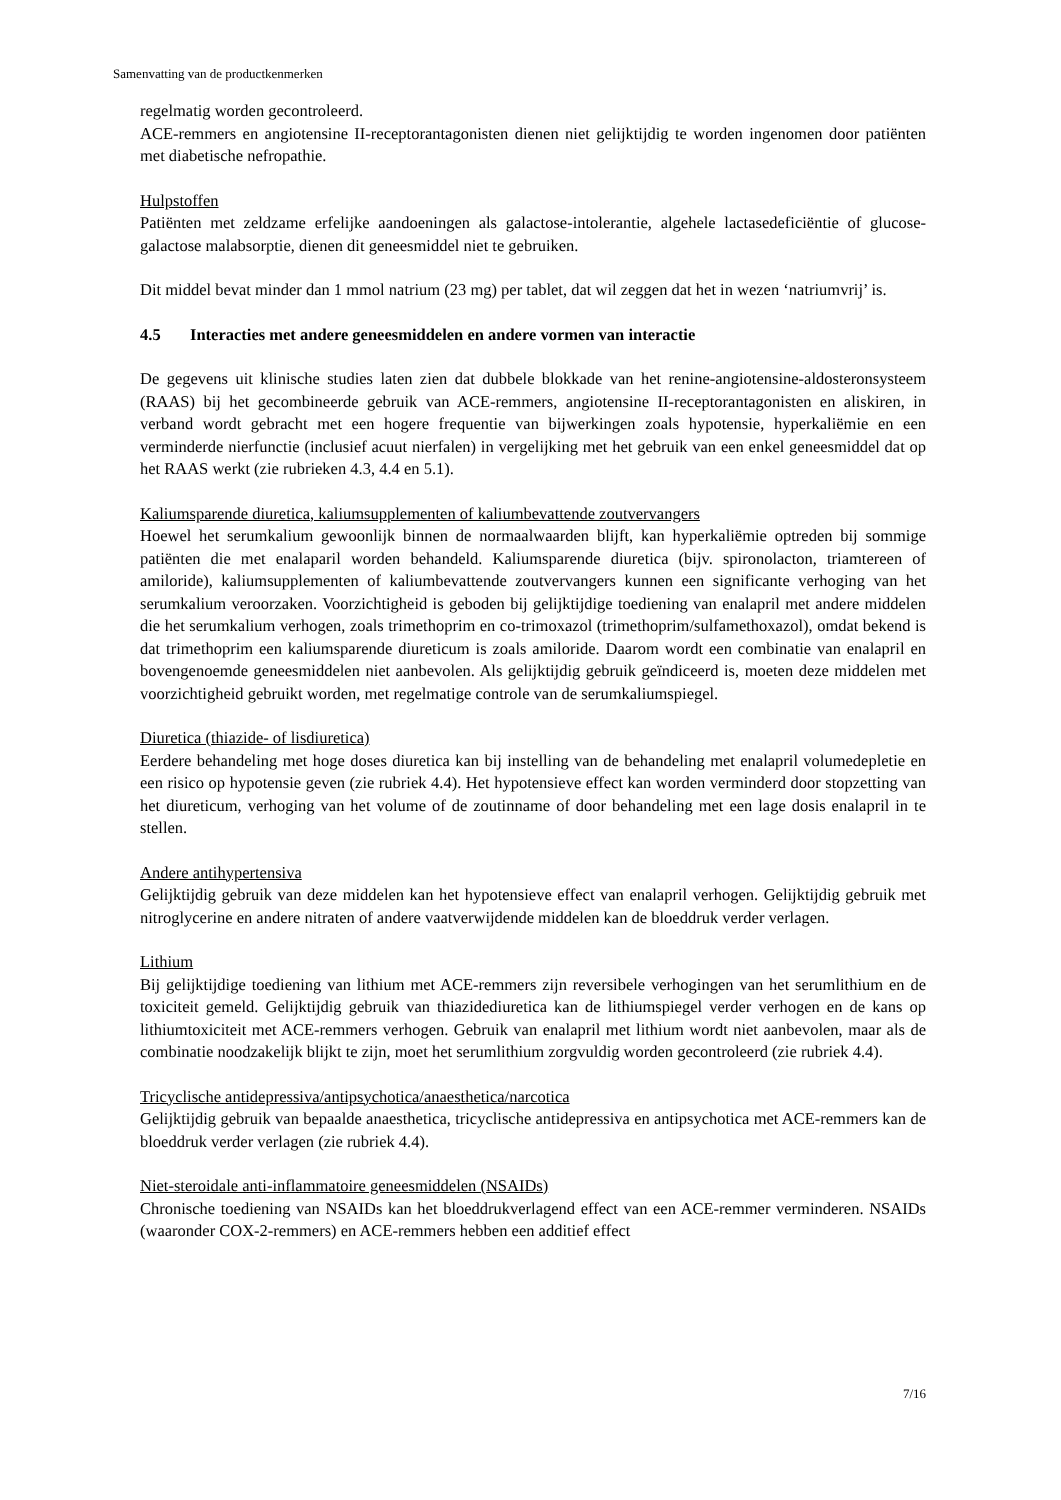Samenvatting van de productkenmerken
regelmatig worden gecontroleerd.
ACE-remmers en angiotensine II-receptorantagonisten dienen niet gelijktijdig te worden ingenomen door patiënten met diabetische nefropathie.
Hulpstoffen
Patiënten met zeldzame erfelijke aandoeningen als galactose-intolerantie, algehele lactasedeficiëntie of glucose-galactose malabsorptie, dienen dit geneesmiddel niet te gebruiken.
Dit middel bevat minder dan 1 mmol natrium (23 mg) per tablet, dat wil zeggen dat het in wezen ‘natriumvrij’ is.
4.5 Interacties met andere geneesmiddelen en andere vormen van interactie
De gegevens uit klinische studies laten zien dat dubbele blokkade van het renine-angiotensine-aldosteronsysteem (RAAS) bij het gecombineerde gebruik van ACE-remmers, angiotensine II-receptorantagonisten en aliskiren, in verband wordt gebracht met een hogere frequentie van bijwerkingen zoals hypotensie, hyperkaliëmie en een verminderde nierfunctie (inclusief acuut nierfalen) in vergelijking met het gebruik van een enkel geneesmiddel dat op het RAAS werkt (zie rubrieken 4.3, 4.4 en 5.1).
Kaliumsparende diuretica, kaliumsupplementen of kaliumbevattende zoutvervangers
Hoewel het serumkalium gewoonlijk binnen de normaalwaarden blijft, kan hyperkaliëmie optreden bij sommige patiënten die met enalaparil worden behandeld. Kaliumsparende diuretica (bijv. spironolacton, triamtereen of amiloride), kaliumsupplementen of kaliumbevattende zoutvervangers kunnen een significante verhoging van het serumkalium veroorzaken. Voorzichtigheid is geboden bij gelijktijdige toediening van enalapril met andere middelen die het serumkalium verhogen, zoals trimethoprim en co-trimoxazol (trimethoprim/sulfamethoxazol), omdat bekend is dat trimethoprim een kaliumsparende diureticum is zoals amiloride. Daarom wordt een combinatie van enalapril en bovengenoemde geneesmiddelen niet aanbevolen. Als gelijktijdig gebruik geïndiceerd is, moeten deze middelen met voorzichtigheid gebruikt worden, met regelmatige controle van de serumkaliumspiegel.
Diuretica (thiazide- of lisdiuretica)
Eerdere behandeling met hoge doses diuretica kan bij instelling van de behandeling met enalapril volumedepletie en een risico op hypotensie geven (zie rubriek 4.4). Het hypotensieve effect kan worden verminderd door stopzetting van het diureticum, verhoging van het volume of de zoutinname of door behandeling met een lage dosis enalapril in te stellen.
Andere antihypertensiva
Gelijktijdig gebruik van deze middelen kan het hypotensieve effect van enalapril verhogen. Gelijktijdig gebruik met nitroglycerine en andere nitraten of andere vaatverwijdende middelen kan de bloeddruk verder verlagen.
Lithium
Bij gelijktijdige toediening van lithium met ACE-remmers zijn reversibele verhogingen van het serumlithium en de toxiciteit gemeld. Gelijktijdig gebruik van thiazidediuretica kan de lithiumspiegel verder verhogen en de kans op lithiumtoxiciteit met ACE-remmers verhogen. Gebruik van enalapril met lithium wordt niet aanbevolen, maar als de combinatie noodzakelijk blijkt te zijn, moet het serumlithium zorgvuldig worden gecontroleerd (zie rubriek 4.4).
Tricyclische antidepressiva/antipsychotica/anaesthetica/narcotica
Gelijktijdig gebruik van bepaalde anaesthetica, tricyclische antidepressiva en antipsychotica met ACE-remmers kan de bloeddruk verder verlagen (zie rubriek 4.4).
Niet-steroidale anti-inflammatoire geneesmiddelen (NSAIDs)
Chronische toediening van NSAIDs kan het bloeddrukverlagend effect van een ACE-remmer verminderen. NSAIDs (waaronder COX-2-remmers) en ACE-remmers hebben een additief effect
7/16